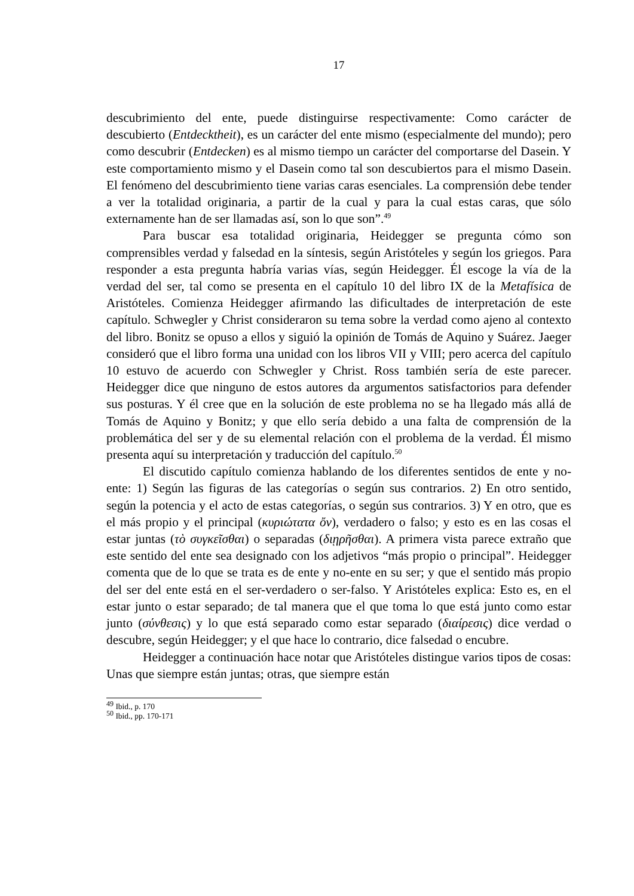17
descubrimiento del ente, puede distinguirse respectivamente: Como carácter de descubierto (Entdecktheit), es un carácter del ente mismo (especialmente del mundo); pero como descubrir (Entdecken) es al mismo tiempo un carácter del comportarse del Dasein. Y este comportamiento mismo y el Dasein como tal son descubiertos para el mismo Dasein. El fenómeno del descubrimiento tiene varias caras esenciales. La comprensión debe tender a ver la totalidad originaria, a partir de la cual y para la cual estas caras, que sólo externamente han de ser llamadas así, son lo que son”.<sup>49</sup>
Para buscar esa totalidad originaria, Heidegger se pregunta cómo son comprensibles verdad y falsedad en la síntesis, según Aristóteles y según los griegos. Para responder a esta pregunta habría varias vías, según Heidegger. Él escoge la vía de la verdad del ser, tal como se presenta en el capítulo 10 del libro IX de la Metafísica de Aristóteles. Comienza Heidegger afirmando las dificultades de interpretación de este capítulo. Schwegler y Christ consideraron su tema sobre la verdad como ajeno al contexto del libro. Bonitz se opuso a ellos y siguió la opinión de Tomás de Aquino y Suárez. Jaeger consideró que el libro forma una unidad con los libros VII y VIII; pero acerca del capítulo 10 estuvo de acuerdo con Schwegler y Christ. Ross también sería de este parecer. Heidegger dice que ninguno de estos autores da argumentos satisfactorios para defender sus posturas. Y él cree que en la solución de este problema no se ha llegado más allá de Tomás de Aquino y Bonitz; y que ello sería debido a una falta de comprensión de la problemática del ser y de su elemental relación con el problema de la verdad. Él mismo presenta aquí su interpretación y traducción del capítulo.<sup>50</sup>
El discutido capítulo comienza hablando de los diferentes sentidos de ente y no-ente: 1) Según las figuras de las categorías o según sus contrarios. 2) En otro sentido, según la potencia y el acto de estas categorías, o según sus contrarios. 3) Y en otro, que es el más propio y el principal (κυριώτατα ὄν), verdadero o falso; y esto es en las cosas el estar juntas (τὸ συγκεῖσθαι) o separadas (διῃρῆσθαι). A primera vista parece extraño que este sentido del ente sea designado con los adjetivos “más propio o principal”. Heidegger comenta que de lo que se trata es de ente y no-ente en su ser; y que el sentido más propio del ser del ente está en el ser-verdadero o ser-falso. Y Aristóteles explica: Esto es, en el estar junto o estar separado; de tal manera que el que toma lo que está junto como estar junto (σύνθεσις) y lo que está separado como estar separado (διαίρεσις) dice verdad o descubre, según Heidegger; y el que hace lo contrario, dice falsedad o encubre.
Heidegger a continuación hace notar que Aristóteles distingue varios tipos de cosas: Unas que siempre están juntas; otras, que siempre están
<sup>49</sup> Ibid., p. 170
<sup>50</sup> Ibid., pp. 170-171